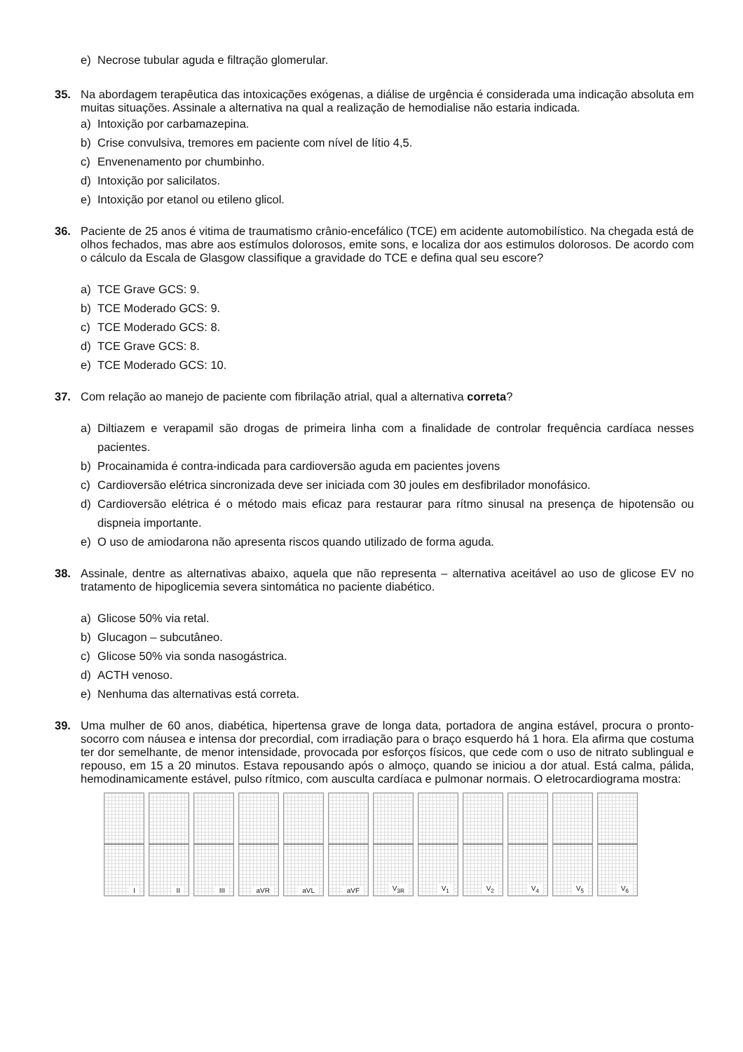e) Necrose tubular aguda e filtração glomerular.
35. Na abordagem terapêutica das intoxicações exógenas, a diálise de urgência é considerada uma indicação absoluta em muitas situações. Assinale a alternativa na qual a realização de hemodialise não estaria indicada.
a) Intoxição por carbamazepina.
b) Crise convulsiva, tremores em paciente com nível de lítio 4,5.
c) Envenenamento por chumbinho.
d) Intoxição por salicilatos.
e) Intoxição por etanol ou etileno glicol.
36. Paciente de 25 anos é vitima de traumatismo crânio-encefálico (TCE) em acidente automobilístico. Na chegada está de olhos fechados, mas abre aos estímulos dolorosos, emite sons, e localiza dor aos estimulos dolorosos. De acordo com o cálculo da Escala de Glasgow classifique a gravidade do TCE e defina qual seu escore?
a) TCE Grave GCS: 9.
b) TCE Moderado GCS: 9.
c) TCE Moderado GCS: 8.
d) TCE Grave GCS: 8.
e) TCE Moderado GCS: 10.
37. Com relação ao manejo de paciente com fibrilação atrial, qual a alternativa correta?
a)
Diltiazem e verapamil são drogas de primeira linha com a finalidade de controlar frequência cardíaca nesses pacientes.
b) Procainamida é contra-indicada para cardioversão aguda em pacientes jovens
c) Cardioversão elétrica sincronizada deve ser iniciada com 30 joules em desfibrilador monofásico.
d)
Cardioversão elétrica é o método mais eficaz para restaurar para rítmo sinusal na presença de hipotensão ou dispneia importante.
e) O uso de amiodarona não apresenta riscos quando utilizado de forma aguda.
38. Assinale, dentre as alternativas abaixo, aquela que não representa – alternativa aceitável ao uso de glicose EV no tratamento de hipoglicemia severa sintomática no paciente diabético.
a) Glicose 50% via retal.
b) Glucagon – subcutâneo.
c) Glicose 50% via sonda nasogástrica.
d) ACTH venoso.
e) Nenhuma das alternativas está correta.
39. Uma mulher de 60 anos, diabética, hipertensa grave de longa data, portadora de angina estável, procura o pronto-socorro com náusea e intensa dor precordial, com irradiação para o braço esquerdo há 1 hora. Ela afirma que costuma ter dor semelhante, de menor intensidade, provocada por esforços físicos, que cede com o uso de nitrato sublingual e repouso, em 15 a 20 minutos. Estava repousando após o almoço, quando se iniciou a dor atual. Está calma, pálida, hemodinamicamente estável, pulso rítmico, com ausculta cardíaca e pulmonar normais. O eletrocardiograma mostra:
I
II
III
aVR
aVL
aVF
V<sub>3R</sub>
V<sub>1</sub>
V<sub>2</sub>
V<sub>4</sub>
V<sub>5</sub>
V<sub>6</sub>